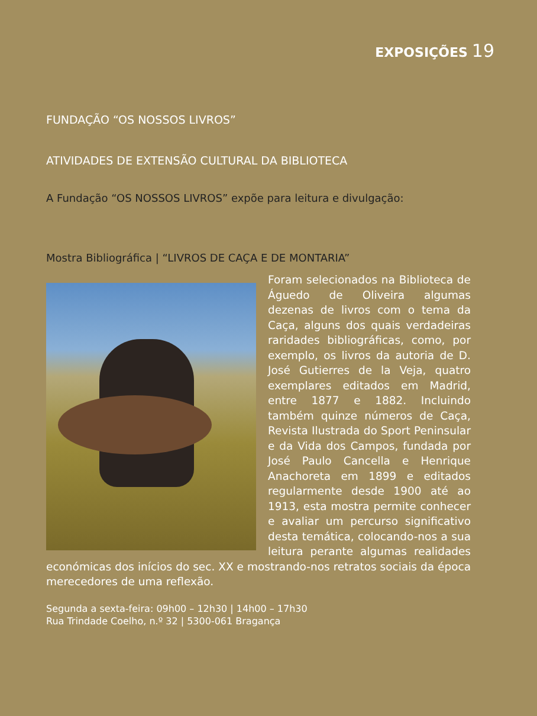EXPOSIÇÕES 19
FUNDAÇÃO “OS NOSSOS LIVROS”
ATIVIDADES DE EXTENSÃO CULTURAL DA BIBLIOTECA
A Fundação “OS NOSSOS LIVROS” expõe para leitura e divulgação:
Mostra Bibliográfica | “LIVROS DE CAÇA E DE MONTARIA”
Foram selecionados na Biblioteca de Águedo de Oliveira algumas dezenas de livros com o tema da Caça, alguns dos quais verdadeiras raridades bibliográficas, como, por exemplo, os livros da autoria de D. José Gutierres de la Veja, quatro exemplares editados em Madrid, entre 1877 e 1882. Incluindo também quinze números de Caça, Revista Ilustrada do Sport Peninsular e da Vida dos Campos, fundada por José Paulo Cancella e Henrique Anachoreta em 1899 e editados regularmente desde 1900 até ao 1913, esta mostra permite conhecer e avaliar um percurso significativo desta temática, colocando-nos a sua leitura perante algumas realidades económicas dos inícios do sec. XX e mostrando-nos retratos sociais da época merecedores de uma reflexão.
Segunda a sexta-feira: 09h00 – 12h30 | 14h00 – 17h30
Rua Trindade Coelho, n.º 32 | 5300-061 Bragança